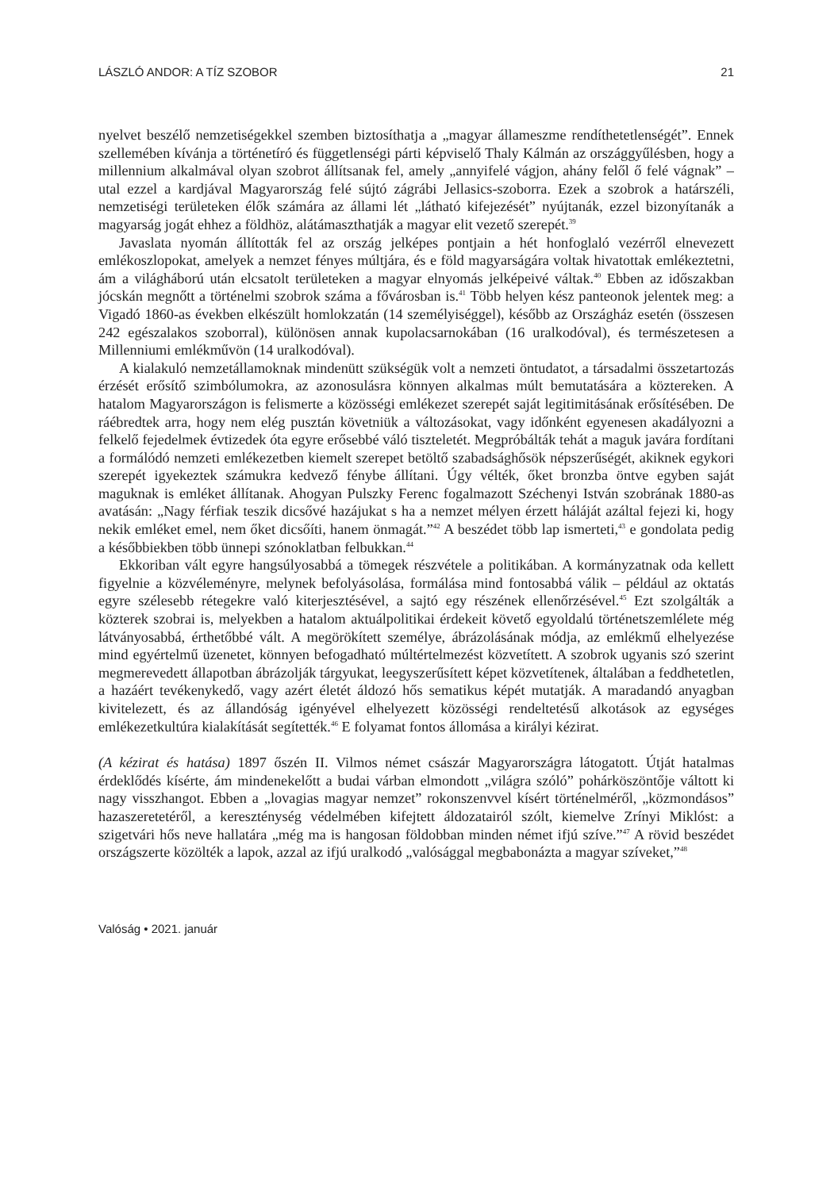LÁSZLÓ ANDOR: A TÍZ SZOBOR 21
nyelvet beszélő nemzetiségekkel szemben biztosíthatja a „magyar állameszme rendíthetetlenségét”. Ennek szellemében kívánja a történetíró és függetlenségi párti képviselő Thaly Kálmán az országgyűlésben, hogy a millennium alkalmával olyan szobrot állítsanak fel, amely „annyifelé vágjon, ahány felől ő felé vágnak” – utal ezzel a kardjával Magyarország felé sújtó zágrábi Jellasics-szoborra. Ezek a szobrok a határszéli, nemzetiségi területeken élők számára az állami lét „látható kifejezését” nyújtanák, ezzel bizonyítanák a magyarság jogát ehhez a földhöz, alátámaszthatják a magyar elit vezető szerepét.<sup>39</sup>
Javaslata nyomán állították fel az ország jelképes pontjain a hét honfoglaló vezérről elnevezett emlékoszlopokat, amelyek a nemzet fényes múltjára, és e föld magyarságára voltak hivatottak emlékeztetni, ám a világháború után elcsatolt területeken a magyar elnyomás jelképeivé váltak.<sup>40</sup> Ebben az időszakban jócskán megnőtt a történelmi szobrok száma a fővárosban is.<sup>41</sup> Több helyen kész panteonok jelentek meg: a Vigadó 1860-as években elkészült homlokzatán (14 személyiséggel), később az Országház esetén (összesen 242 egészalakos szoborral), különösen annak kupolacsarnokában (16 uralkodóval), és természetesen a Millenniumi emlékművön (14 uralkodóval).
A kialakuló nemzetállamoknak mindenütt szükségük volt a nemzeti öntudatot, a társadalmi összetartozás érzését erősítő szimbólumokra, az azonosulásra könnyen alkalmas múlt bemutatására a köztereken. A hatalom Magyarországon is felismerte a közösségi emlékezet szerepét saját legitimitásának erősítésében. De ráébredtek arra, hogy nem elég pusztán követniük a változásokat, vagy időnként egyenesen akadályozni a felkelő fejedelmek évtizedek óta egyre erősebbé váló tiszteletét. Megpróbálták tehát a maguk javára fordítani a formálódó nemzeti emlékezetben kiemelt szerepet betöltő szabadsághősök népszerűségét, akiknek egykori szerepét igyekeztek számukra kedvező fénybe állítani. Úgy vélték, őket bronzba öntve egyben saját maguknak is emléket állítanak. Ahogyan Pulszky Ferenc fogalmazott Széchenyi István szobrának 1880-as avatásán: „Nagy férfiak teszik dicsővé hazájukat s ha a nemzet mélyen érzett háláját azáltal fejezi ki, hogy nekik emléket emel, nem őket dicsőíti, hanem önmagát.”<sup>42</sup> A beszédet több lap ismerteti,<sup>43</sup> e gondolata pedig a későbbiekben több ünnepi szónoklatban felbukkan.<sup>44</sup>
Ekkoriban vált egyre hangsúlyosabbá a tömegek részvétele a politikában. A kormányzatnak oda kellett figyelnie a közvéleményre, melynek befolyásolása, formálása mind fontosabbá válik – például az oktatás egyre szélesebb rétegekre való kiterjesztésével, a sajtó egy részének ellenőrzésével.<sup>45</sup> Ezt szolgálták a közterek szobrai is, melyekben a hatalom aktuálpolitikai érdekeit követő egyoldalú történetszemlélete még látványosabbá, érthetőbbé vált. A megörökített személye, ábrázolásának módja, az emlékmű elhelyezése mind egyértelmű üzenetet, könnyen befogadható múltértelmezést közvetített. A szobrok ugyanis szó szerint megmerevedett állapotban ábrázolják tárgyukat, leegyszerűsített képet közvetítenek, általában a feddhetetlen, a hazáért tevékenykedő, vagy azért életét áldozó hős sematikus képét mutatják. A maradandó anyagban kivitelezett, és az állandóság igényével elhelyezett közösségi rendeltetésű alkotások az egységes emlékezetkultúra kialakítását segítették.<sup>46</sup> E folyamat fontos állomása a királyi kézirat.
(A kézirat és hatása) 1897 őszén II. Vilmos német császár Magyarországra látogatott. Útját hatalmas érdeklődés kísérte, ám mindenekelőtt a budai várban elmondott „világra szóló” pohárköszöntője váltott ki nagy visszhangot. Ebben a „lovagias magyar nemzet” rokonszenvvel kísért történelméről, „közmondásos” hazaszeretetéről, a kereszténység védelmében kifejtett áldozatairól szólt, kiemelve Zrínyi Miklóst: a szigetvári hős neve hallatára „még ma is hangosan földobban minden német ifjú szíve.”<sup>47</sup> A rövid beszédet országszerte közölték a lapok, azzal az ifjú uralkodó „valósággal megbabonázta a magyar szíveket,”<sup>48</sup>
Valóság • 2021. január